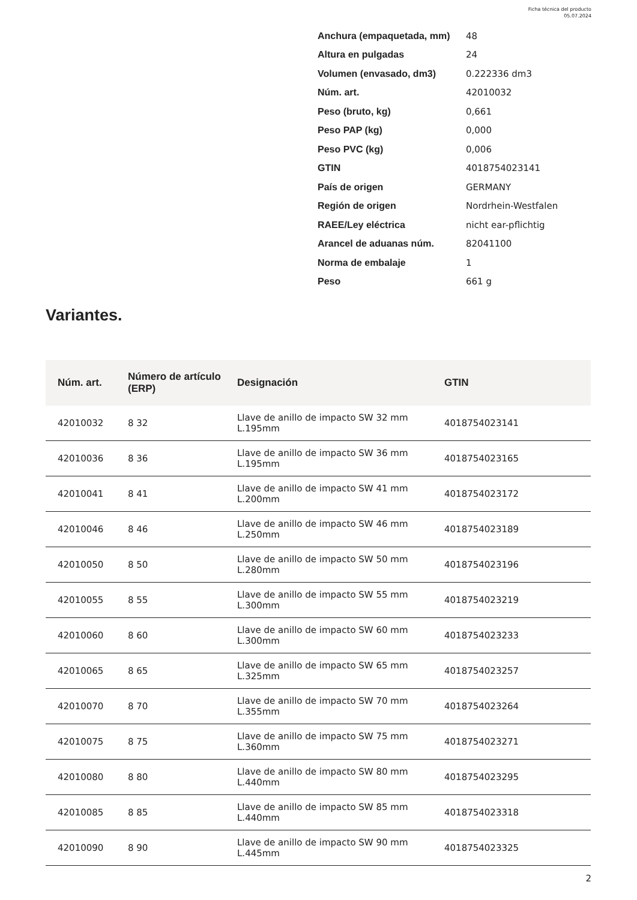Ficha técnica del producto
05.07.2024
| Anchura (empaquetada, mm) | 48 |
| Altura en pulgadas | 24 |
| Volumen (envasado, dm3) | 0.222336 dm3 |
| Núm. art. | 42010032 |
| Peso (bruto, kg) | 0,661 |
| Peso PAP (kg) | 0,000 |
| Peso PVC (kg) | 0,006 |
| GTIN | 4018754023141 |
| País de origen | GERMANY |
| Región de origen | Nordrhein-Westfalen |
| RAEE/Ley eléctrica | nicht ear-pflichtig |
| Arancel de aduanas núm. | 82041100 |
| Norma de embalaje | 1 |
| Peso | 661 g |
Variantes.
| Núm. art. | Número de artículo (ERP) | Designación | GTIN |
| --- | --- | --- | --- |
| 42010032 | 8 32 | Llave de anillo de impacto SW 32 mm L.195mm | 4018754023141 |
| 42010036 | 8 36 | Llave de anillo de impacto SW 36 mm L.195mm | 4018754023165 |
| 42010041 | 8 41 | Llave de anillo de impacto SW 41 mm L.200mm | 4018754023172 |
| 42010046 | 8 46 | Llave de anillo de impacto SW 46 mm L.250mm | 4018754023189 |
| 42010050 | 8 50 | Llave de anillo de impacto SW 50 mm L.280mm | 4018754023196 |
| 42010055 | 8 55 | Llave de anillo de impacto SW 55 mm L.300mm | 4018754023219 |
| 42010060 | 8 60 | Llave de anillo de impacto SW 60 mm L.300mm | 4018754023233 |
| 42010065 | 8 65 | Llave de anillo de impacto SW 65 mm L.325mm | 4018754023257 |
| 42010070 | 8 70 | Llave de anillo de impacto SW 70 mm L.355mm | 4018754023264 |
| 42010075 | 8 75 | Llave de anillo de impacto SW 75 mm L.360mm | 4018754023271 |
| 42010080 | 8 80 | Llave de anillo de impacto SW 80 mm L.440mm | 4018754023295 |
| 42010085 | 8 85 | Llave de anillo de impacto SW 85 mm L.440mm | 4018754023318 |
| 42010090 | 8 90 | Llave de anillo de impacto SW 90 mm L.445mm | 4018754023325 |
2